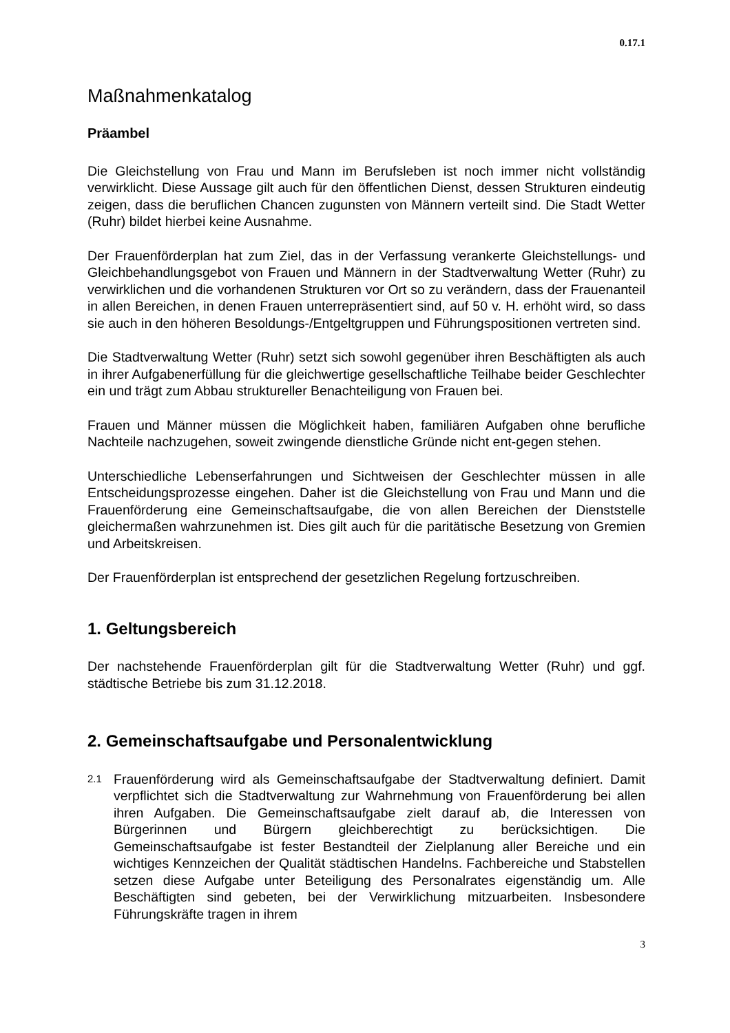0.17.1
Maßnahmenkatalog
Präambel
Die Gleichstellung von Frau und Mann im Berufsleben ist noch immer nicht vollständig verwirklicht. Diese Aussage gilt auch für den öffentlichen Dienst, dessen Strukturen eindeutig zeigen, dass die beruflichen Chancen zugunsten von Männern verteilt sind. Die Stadt Wetter (Ruhr) bildet hierbei keine Ausnahme.
Der Frauenförderplan hat zum Ziel, das in der Verfassung verankerte Gleichstellungs- und Gleichbehandlungsgebot von Frauen und Männern in der Stadtverwaltung Wetter (Ruhr) zu verwirklichen und die vorhandenen Strukturen vor Ort so zu verändern, dass der Frauenanteil in allen Bereichen, in denen Frauen unterrepräsentiert sind, auf 50 v. H. erhöht wird, so dass sie auch in den höheren Besoldungs-/Entgeltgruppen und Führungspositionen vertreten sind.
Die Stadtverwaltung Wetter (Ruhr) setzt sich sowohl gegenüber ihren Beschäftigten als auch in ihrer Aufgabenerfüllung für die gleichwertige gesellschaftliche Teilhabe beider Geschlechter ein und trägt zum Abbau struktureller Benachteiligung von Frauen bei.
Frauen und Männer müssen die Möglichkeit haben, familiären Aufgaben ohne berufliche Nachteile nachzugehen, soweit zwingende dienstliche Gründe nicht ent-gegen stehen.
Unterschiedliche Lebenserfahrungen und Sichtweisen der Geschlechter müssen in alle Entscheidungsprozesse eingehen. Daher ist die Gleichstellung von Frau und Mann und die Frauenförderung eine Gemeinschaftsaufgabe, die von allen Bereichen der Dienststelle gleichermaßen wahrzunehmen ist. Dies gilt auch für die paritätische Besetzung von Gremien und Arbeitskreisen.
Der Frauenförderplan ist entsprechend der gesetzlichen Regelung fortzuschreiben.
1. Geltungsbereich
Der nachstehende Frauenförderplan gilt für die Stadtverwaltung Wetter (Ruhr) und ggf. städtische Betriebe bis zum 31.12.2018.
2. Gemeinschaftsaufgabe und Personalentwicklung
2.1 Frauenförderung wird als Gemeinschaftsaufgabe der Stadtverwaltung definiert. Damit verpflichtet sich die Stadtverwaltung zur Wahrnehmung von Frauenförderung bei allen ihren Aufgaben. Die Gemeinschaftsaufgabe zielt darauf ab, die Interessen von Bürgerinnen und Bürgern gleichberechtigt zu berücksichtigen. Die Gemeinschaftsaufgabe ist fester Bestandteil der Zielplanung aller Bereiche und ein wichtiges Kennzeichen der Qualität städtischen Handelns. Fachbereiche und Stabstellen setzen diese Aufgabe unter Beteiligung des Personalrates eigenständig um. Alle Beschäftigten sind gebeten, bei der Verwirklichung mitzuarbeiten. Insbesondere Führungskräfte tragen in ihrem
3